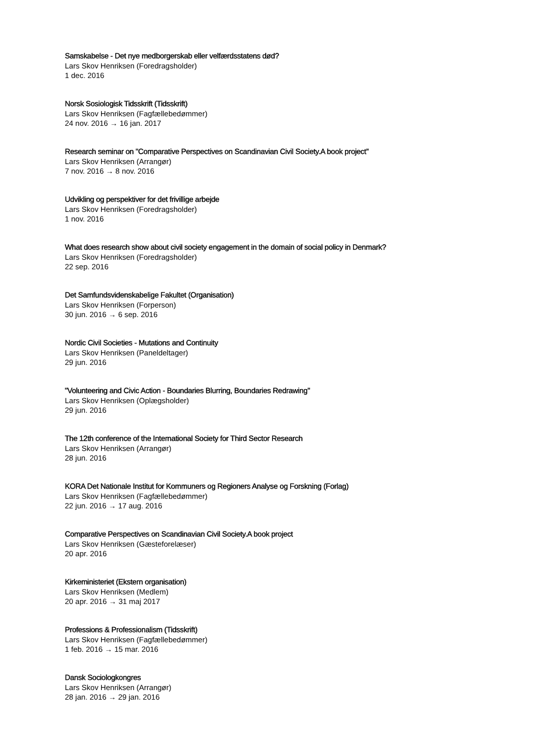Samskabelse - Det nye medborgerskab eller velfærdsstatens død?
Lars Skov Henriksen (Foredragsholder)
1 dec. 2016
Norsk Sosiologisk Tidsskrift (Tidsskrift)
Lars Skov Henriksen (Fagfællebedømmer)
24 nov. 2016 → 16 jan. 2017
Research seminar on "Comparative Perspectives on Scandinavian Civil Society.A book project"
Lars Skov Henriksen (Arrangør)
7 nov. 2016 → 8 nov. 2016
Udvikling og perspektiver for det frivillige arbejde
Lars Skov Henriksen (Foredragsholder)
1 nov. 2016
What does research show about civil society engagement in the domain of social policy in Denmark?
Lars Skov Henriksen (Foredragsholder)
22 sep. 2016
Det Samfundsvidenskabelige Fakultet (Organisation)
Lars Skov Henriksen (Forperson)
30 jun. 2016 → 6 sep. 2016
Nordic Civil Societies - Mutations and Continuity
Lars Skov Henriksen (Paneldeltager)
29 jun. 2016
"Volunteering and Civic Action - Boundaries Blurring, Boundaries Redrawing"
Lars Skov Henriksen (Oplægsholder)
29 jun. 2016
The 12th conference of the International Society for Third Sector Research
Lars Skov Henriksen (Arrangør)
28 jun. 2016
KORA Det Nationale Institut for Kommuners og Regioners Analyse og Forskning (Forlag)
Lars Skov Henriksen (Fagfællebedømmer)
22 jun. 2016 → 17 aug. 2016
Comparative Perspectives on Scandinavian Civil Society.A book project
Lars Skov Henriksen (Gæsteforelæser)
20 apr. 2016
Kirkeministeriet (Ekstern organisation)
Lars Skov Henriksen (Medlem)
20 apr. 2016 → 31 maj 2017
Professions & Professionalism (Tidsskrift)
Lars Skov Henriksen (Fagfællebedømmer)
1 feb. 2016 → 15 mar. 2016
Dansk Sociologkongres
Lars Skov Henriksen (Arrangør)
28 jan. 2016 → 29 jan. 2016